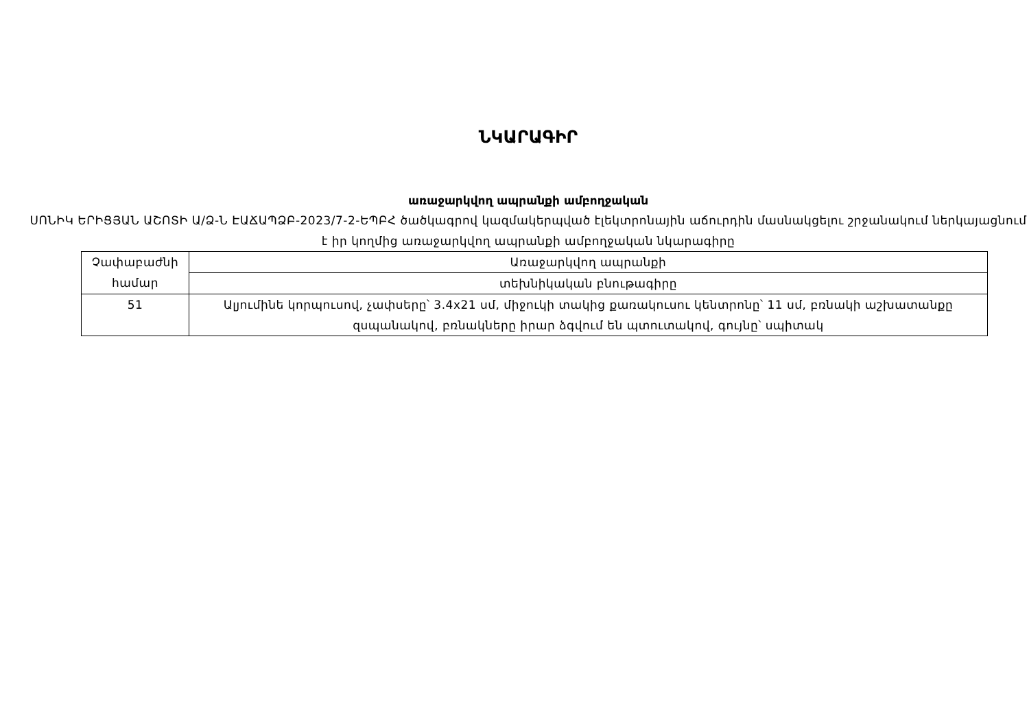ՆԿԱՐԱԳԻՐ
առաջարկվող ապրանքի ամբողջական
ՍՈՆԻԿ ԵՐԻՑՅԱՆ ԱՇՈՏԻ Ա/Ձ-Ն ԷԱՃԱՊՁԲ-2023/7-2-ԵՊԲՀ ծածկագրով կազմակերպված էլեկտրոնային աճուրդին մասնակցելու շրջանակում ներկայացնում է իր կողմից առաջարկվող ապրանքի ամբողջական նկարագիրը
| Չափաբաժնի համար | Առաջարկվող ապրանքի |
| | տեխնիկական բնութագիրը |
| 51 | Ալյումինե կորպուսով, չափսերը՝ 3.4x21 սմ, միջուկի տակից քառակուսու կենտրոնը՝ 11 սմ, բռնակի աշխատանքը զսպանակով, բռնակները իրար ձգվում են պտուտակով, գույնը՝ սպիտակ |